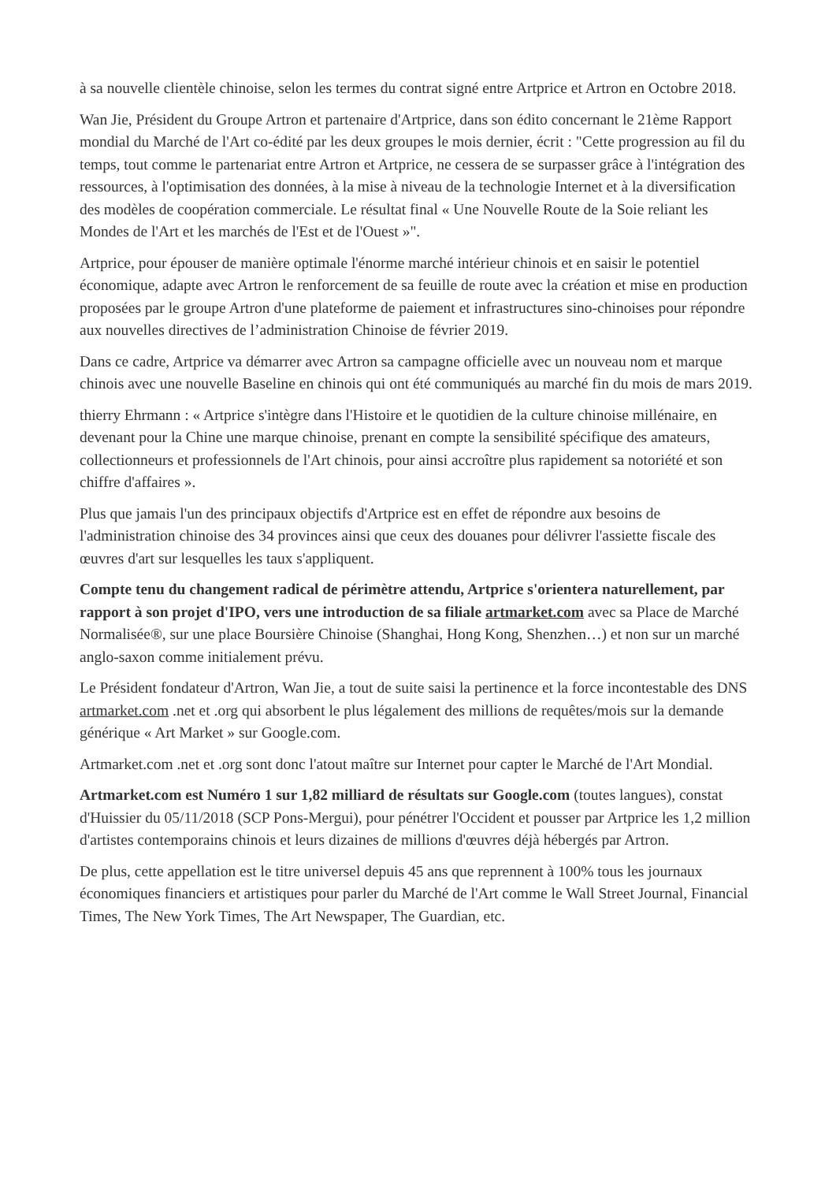à sa nouvelle clientèle chinoise, selon les termes du contrat signé entre Artprice et Artron en Octobre 2018.
Wan Jie, Président du Groupe Artron et partenaire d'Artprice, dans son édito concernant le 21ème Rapport mondial du Marché de l'Art co-édité par les deux groupes le mois dernier, écrit : "Cette progression au fil du temps, tout comme le partenariat entre Artron et Artprice, ne cessera de se surpasser grâce à l'intégration des ressources, à l'optimisation des données, à la mise à niveau de la technologie Internet et à la diversification des modèles de coopération commerciale. Le résultat final « Une Nouvelle Route de la Soie reliant les Mondes de l'Art et les marchés de l'Est et de l'Ouest »".
Artprice, pour épouser de manière optimale l'énorme marché intérieur chinois et en saisir le potentiel économique, adapte avec Artron le renforcement de sa feuille de route avec la création et mise en production proposées par le groupe Artron d'une plateforme de paiement et infrastructures sino-chinoises pour répondre aux nouvelles directives de l’administration Chinoise de février 2019.
Dans ce cadre, Artprice va démarrer avec Artron sa campagne officielle avec un nouveau nom et marque chinois avec une nouvelle Baseline en chinois qui ont été communiqués au marché fin du mois de mars 2019.
thierry Ehrmann : « Artprice s'intègre dans l'Histoire et le quotidien de la culture chinoise millénaire, en devenant pour la Chine une marque chinoise, prenant en compte la sensibilité spécifique des amateurs, collectionneurs et professionnels de l'Art chinois, pour ainsi accroître plus rapidement sa notoriété et son chiffre d'affaires ».
Plus que jamais l'un des principaux objectifs d'Artprice est en effet de répondre aux besoins de l'administration chinoise des 34 provinces ainsi que ceux des douanes pour délivrer l'assiette fiscale des œuvres d'art sur lesquelles les taux s'appliquent.
Compte tenu du changement radical de périmètre attendu, Artprice s'orientera naturellement, par rapport à son projet d'IPO, vers une introduction de sa filiale artmarket.com avec sa Place de Marché Normalisée®, sur une place Boursière Chinoise (Shanghai, Hong Kong, Shenzhen…) et non sur un marché anglo-saxon comme initialement prévu.
Le Président fondateur d'Artron, Wan Jie, a tout de suite saisi la pertinence et la force incontestable des DNS artmarket.com .net et .org qui absorbent le plus légalement des millions de requêtes/mois sur la demande générique « Art Market » sur Google.com.
Artmarket.com .net et .org sont donc l'atout maître sur Internet pour capter le Marché de l'Art Mondial.
Artmarket.com est Numéro 1 sur 1,82 milliard de résultats sur Google.com (toutes langues), constat d'Huissier du 05/11/2018 (SCP Pons-Mergui), pour pénétrer l'Occident et pousser par Artprice les 1,2 million d'artistes contemporains chinois et leurs dizaines de millions d'œuvres déjà hébergés par Artron.
De plus, cette appellation est le titre universel depuis 45 ans que reprennent à 100% tous les journaux économiques financiers et artistiques pour parler du Marché de l'Art comme le Wall Street Journal, Financial Times, The New York Times, The Art Newspaper, The Guardian, etc.